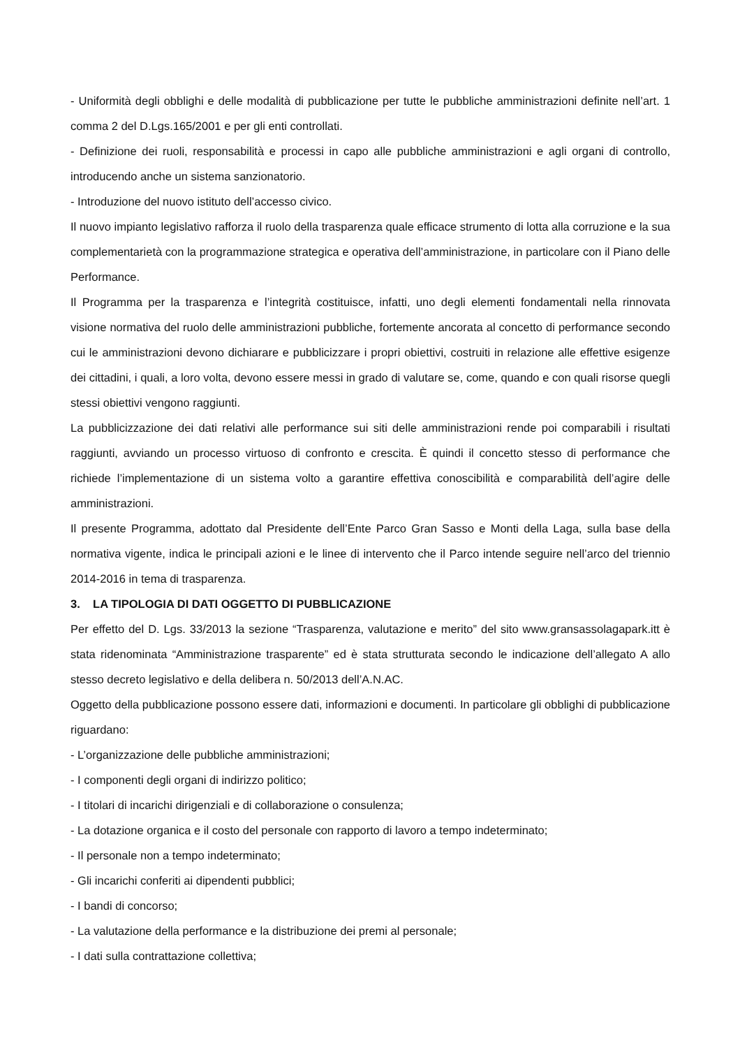- Uniformità degli obblighi e delle modalità di pubblicazione per tutte le pubbliche amministrazioni definite nell’art. 1 comma 2 del D.Lgs.165/2001 e per gli enti controllati.
- Definizione dei ruoli, responsabilità e processi in capo alle pubbliche amministrazioni e agli organi di controllo, introducendo anche un sistema sanzionatorio.
- Introduzione del nuovo istituto dell’accesso civico.
Il nuovo impianto legislativo rafforza il ruolo della trasparenza quale efficace strumento di lotta alla corruzione e la sua complementarietà con la programmazione strategica e operativa dell’amministrazione, in particolare con il Piano delle Performance.
Il Programma per la trasparenza e l’integrità costituisce, infatti, uno degli elementi fondamentali nella rinnovata visione normativa del ruolo delle amministrazioni pubbliche, fortemente ancorata al concetto di performance secondo cui le amministrazioni devono dichiarare e pubblicizzare i propri obiettivi, costruiti in relazione alle effettive esigenze dei cittadini, i quali, a loro volta, devono essere messi in grado di valutare se, come, quando e con quali risorse quegli stessi obiettivi vengono raggiunti.
La pubblicizzazione dei dati relativi alle performance sui siti delle amministrazioni rende poi comparabili i risultati raggiunti, avviando un processo virtuoso di confronto e crescita. È quindi il concetto stesso di performance che richiede l’implementazione di un sistema volto a garantire effettiva conoscibilità e comparabilità dell’agire delle amministrazioni.
Il presente Programma, adottato dal Presidente dell’Ente Parco Gran Sasso e Monti della Laga, sulla base della normativa vigente, indica le principali azioni e le linee di intervento che il Parco intende seguire nell’arco del triennio 2014-2016 in tema di trasparenza.
3. LA TIPOLOGIA DI DATI OGGETTO DI PUBBLICAZIONE
Per effetto del D. Lgs. 33/2013 la sezione “Trasparenza, valutazione e merito” del sito www.gransassolagapark.itt è stata ridenominata “Amministrazione trasparente” ed è stata strutturata secondo le indicazione dell’allegato A allo stesso decreto legislativo e della delibera n. 50/2013 dell’A.N.AC.
Oggetto della pubblicazione possono essere dati, informazioni e documenti. In particolare gli obblighi di pubblicazione riguardano:
- L’organizzazione delle pubbliche amministrazioni;
- I componenti degli organi di indirizzo politico;
- I titolari di incarichi dirigenziali e di collaborazione o consulenza;
- La dotazione organica e il costo del personale con rapporto di lavoro a tempo indeterminato;
- Il personale non a tempo indeterminato;
- Gli incarichi conferiti ai dipendenti pubblici;
- I bandi di concorso;
- La valutazione della performance e la distribuzione dei premi al personale;
- I dati sulla contrattazione collettiva;